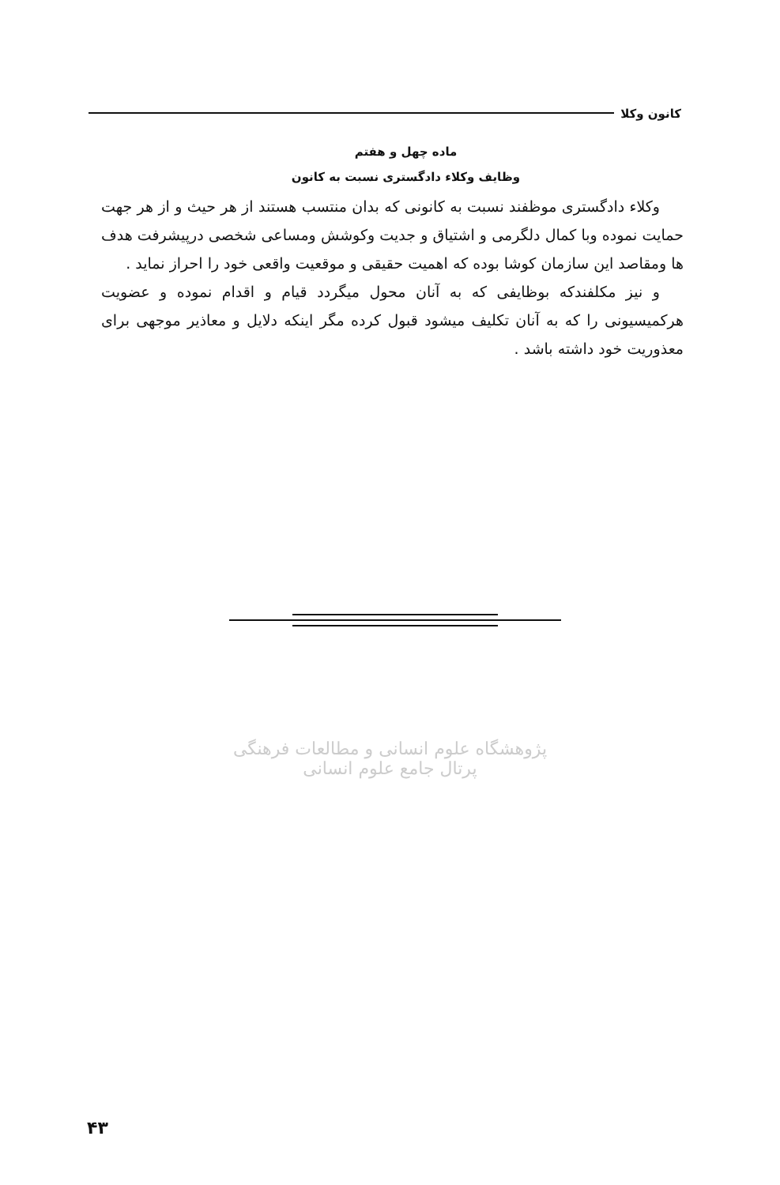کانون وکلا
ماده چهل و هفتم
وظایف وکلاء دادگستری نسبت به کانون
وکلاء دادگستری موظفند نسبت به کانونی که بدان منتسب هستند از هر حیث و از هر جهت حمایت نموده وبا کمال دلگرمی و اشتیاق و جدیت وکوشش ومساعی شخصی درپیشرفت هدف ها ومقاصد این سازمان کوشا بوده که اهمیت حقیقی و موقعیت واقعی خود را احراز نماید .
و نیز مکلفندکه بوظایفی که به آنان محول میگردد قیام و اقدام نموده و عضویت هرکمیسیونی را که به آنان تکلیف میشود قبول کرده مگر اینکه دلایل و معاذیر موجهی برای معذوریت خود داشته باشد .
پژوهشگاه علوم انسانی و مطالعات فرهنگی
پرتال جامع علوم انسانی
۴۳